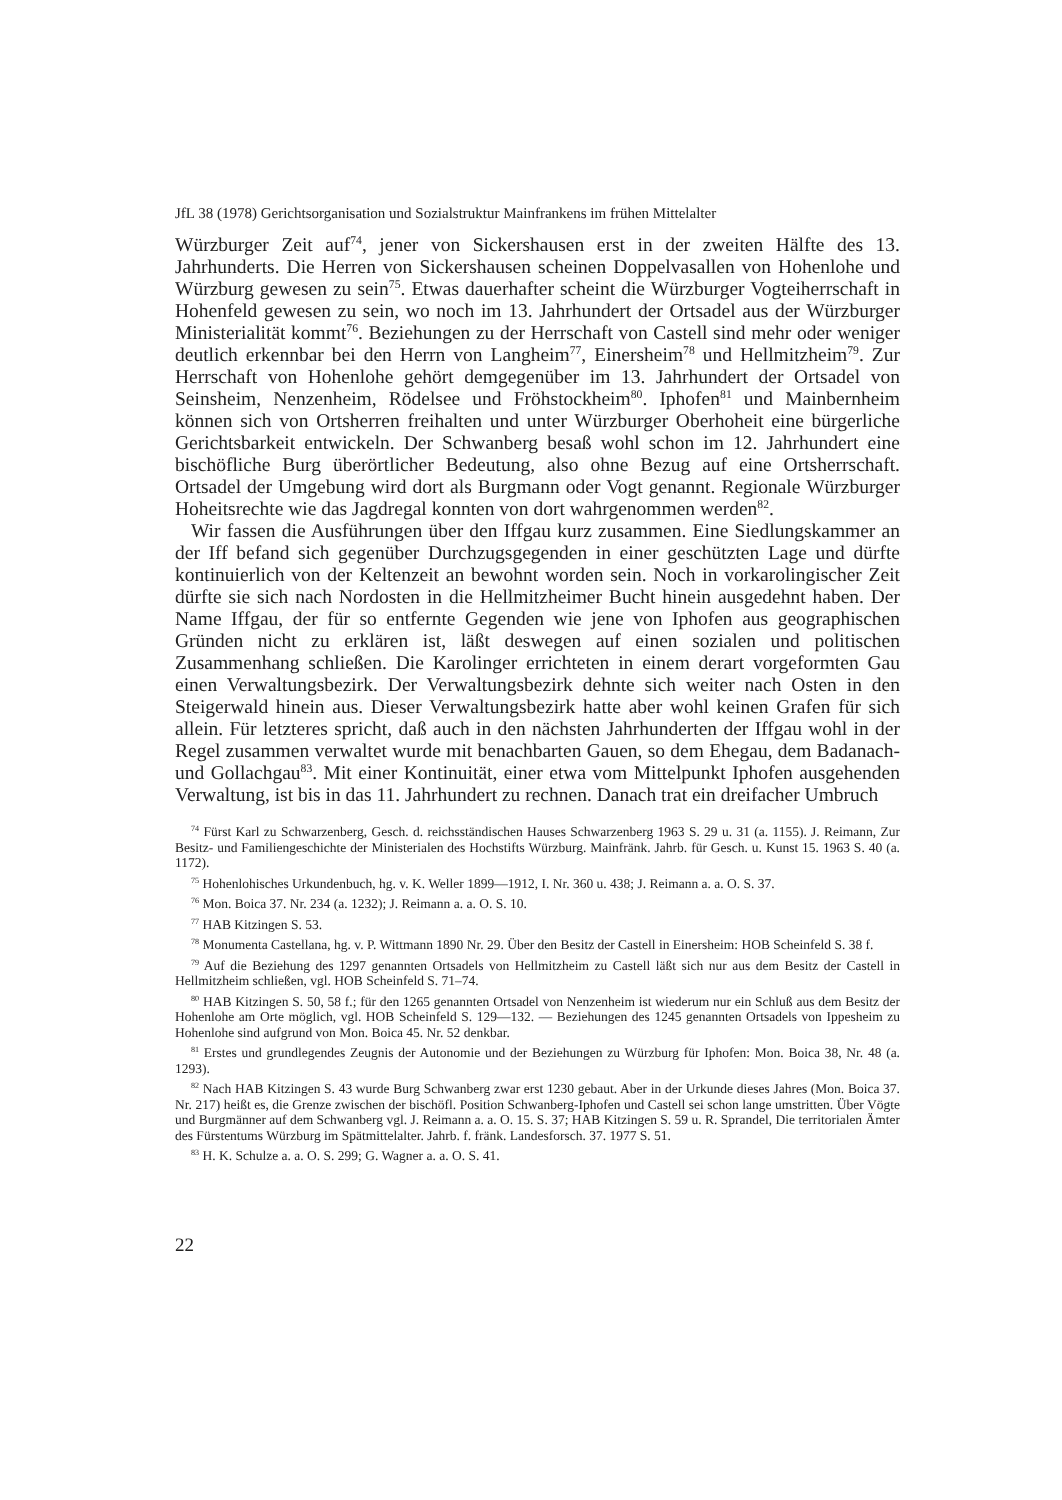JfL 38 (1978) Gerichtsorganisation und Sozialstruktur Mainfrankens im frühen Mittelalter
Würzburger Zeit auf<sup>74</sup>, jener von Sickershausen erst in der zweiten Hälfte des 13. Jahrhunderts. Die Herren von Sickershausen scheinen Doppelvasallen von Hohenlohe und Würzburg gewesen zu sein<sup>75</sup>. Etwas dauerhafter scheint die Würzburger Vogteiherrschaft in Hohenfeld gewesen zu sein, wo noch im 13. Jahrhundert der Ortsadel aus der Würzburger Ministerialität kommt<sup>76</sup>. Beziehungen zu der Herrschaft von Castell sind mehr oder weniger deutlich erkennbar bei den Herrn von Langheim<sup>77</sup>, Einersheim<sup>78</sup> und Hellmitzheim<sup>79</sup>. Zur Herrschaft von Hohenlohe gehört demgegenüber im 13. Jahrhundert der Ortsadel von Seinsheim, Nenzenheim, Rödelsee und Fröhstockheim<sup>80</sup>. Iphofen<sup>81</sup> und Mainbernheim können sich von Ortsherren freihalten und unter Würzburger Oberhoheit eine bürgerliche Gerichtsbarkeit entwickeln. Der Schwanberg besaß wohl schon im 12. Jahrhundert eine bischöfliche Burg überörtlicher Bedeutung, also ohne Bezug auf eine Ortsherrschaft. Ortsadel der Umgebung wird dort als Burgmann oder Vogt genannt. Regionale Würzburger Hoheitsrechte wie das Jagdregal konnten von dort wahrgenommen werden<sup>82</sup>.
Wir fassen die Ausführungen über den Iffgau kurz zusammen. Eine Siedlungskammer an der Iff befand sich gegenüber Durchzugsgegenden in einer geschützten Lage und dürfte kontinuierlich von der Keltenzeit an bewohnt worden sein. Noch in vorkarolingischer Zeit dürfte sie sich nach Nordosten in die Hellmitzheimer Bucht hinein ausgedehnt haben. Der Name Iffgau, der für so entfernte Gegenden wie jene von Iphofen aus geographischen Gründen nicht zu erklären ist, läßt deswegen auf einen sozialen und politischen Zusammenhang schließen. Die Karolinger errichteten in einem derart vorgeformten Gau einen Verwaltungsbezirk. Der Verwaltungsbezirk dehnte sich weiter nach Osten in den Steigerwald hinein aus. Dieser Verwaltungsbezirk hatte aber wohl keinen Grafen für sich allein. Für letzteres spricht, daß auch in den nächsten Jahrhunderten der Iffgau wohl in der Regel zusammen verwaltet wurde mit benachbarten Gauen, so dem Ehegau, dem Badanach- und Gollachgau<sup>83</sup>. Mit einer Kontinuität, einer etwa vom Mittelpunkt Iphofen ausgehenden Verwaltung, ist bis in das 11. Jahrhundert zu rechnen. Danach trat ein dreifacher Umbruch
<sup>74</sup> Fürst Karl zu Schwarzenberg, Gesch. d. reichsständischen Hauses Schwarzenberg 1963 S. 29 u. 31 (a. 1155). J. Reimann, Zur Besitz- und Familiengeschichte der Ministerialen des Hochstifts Würzburg. Mainfränk. Jahrb. für Gesch. u. Kunst 15. 1963 S. 40 (a. 1172).
<sup>75</sup> Hohenlohisches Urkundenbuch, hg. v. K. Weller 1899—1912, I. Nr. 360 u. 438; J. Reimann a. a. O. S. 37.
<sup>76</sup> Mon. Boica 37. Nr. 234 (a. 1232); J. Reimann a. a. O. S. 10.
<sup>77</sup> HAB Kitzingen S. 53.
<sup>78</sup> Monumenta Castellana, hg. v. P. Wittmann 1890 Nr. 29. Über den Besitz der Castell in Einersheim: HOB Scheinfeld S. 38 f.
<sup>79</sup> Auf die Beziehung des 1297 genannten Ortsadels von Hellmitzheim zu Castell läßt sich nur aus dem Besitz der Castell in Hellmitzheim schließen, vgl. HOB Scheinfeld S. 71–74.
<sup>80</sup> HAB Kitzingen S. 50, 58 f.; für den 1265 genannten Ortsadel von Nenzenheim ist wiederum nur ein Schluß aus dem Besitz der Hohenlohe am Orte möglich, vgl. HOB Scheinfeld S. 129—132. — Beziehungen des 1245 genannten Ortsadels von Ippesheim zu Hohenlohe sind aufgrund von Mon. Boica 45. Nr. 52 denkbar.
<sup>81</sup> Erstes und grundlegendes Zeugnis der Autonomie und der Beziehungen zu Würzburg für Iphofen: Mon. Boica 38, Nr. 48 (a. 1293).
<sup>82</sup> Nach HAB Kitzingen S. 43 wurde Burg Schwanberg zwar erst 1230 gebaut. Aber in der Urkunde dieses Jahres (Mon. Boica 37. Nr. 217) heißt es, die Grenze zwischen der bischöfl. Position Schwanberg-Iphofen und Castell sei schon lange umstritten. Über Vögte und Burgmänner auf dem Schwanberg vgl. J. Reimann a. a. O. 15. S. 37; HAB Kitzingen S. 59 u. R. Sprandel, Die territorialen Ämter des Fürstentums Würzburg im Spätmittelalter. Jahrb. f. fränk. Landesforsch. 37. 1977 S. 51.
<sup>83</sup> H. K. Schulze a. a. O. S. 299; G. Wagner a. a. O. S. 41.
22